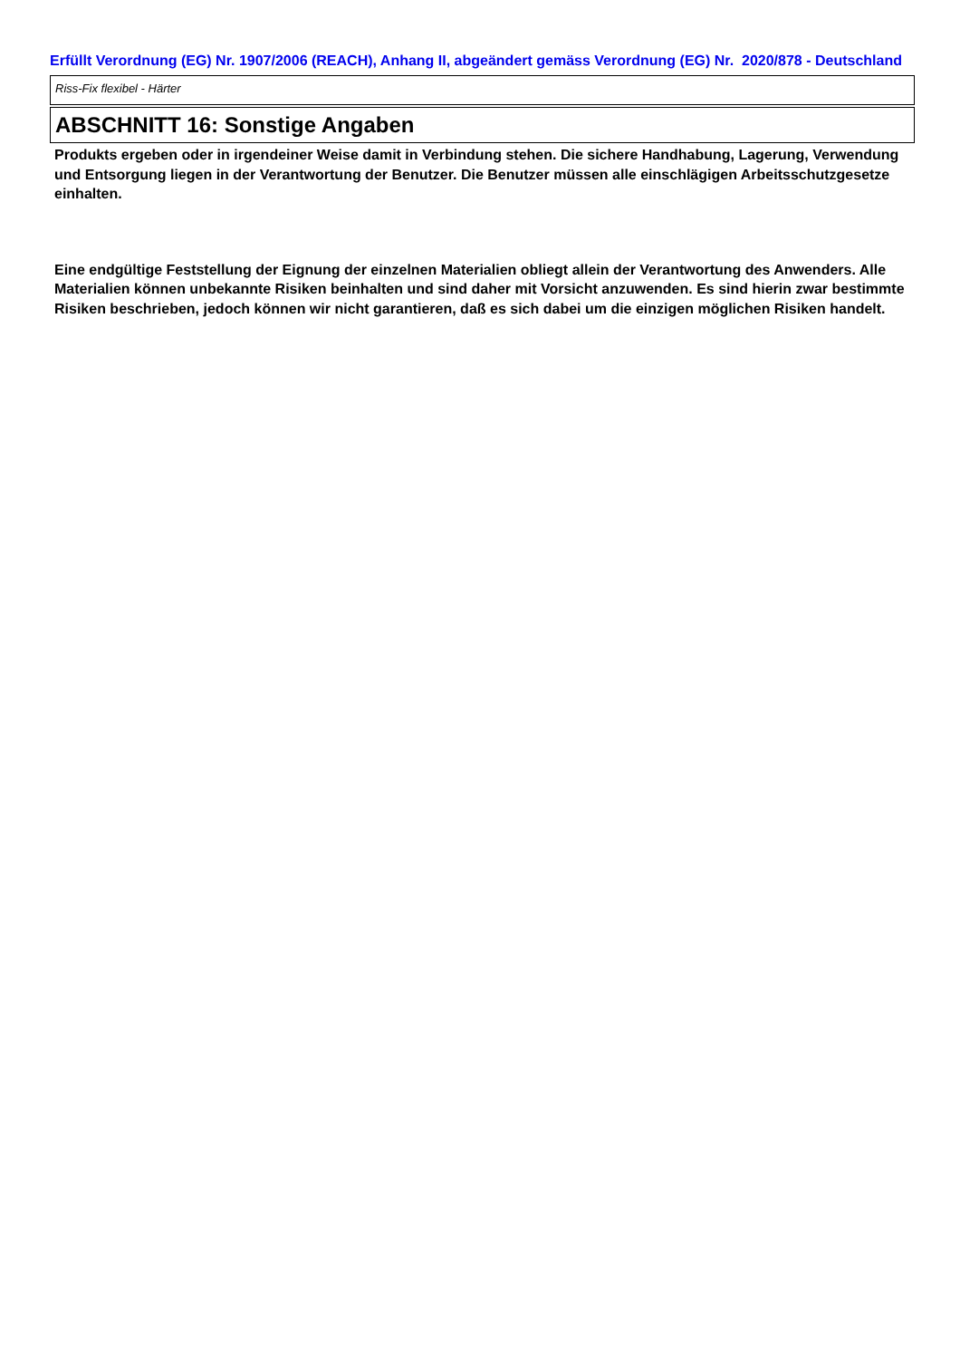Erfüllt Verordnung (EG) Nr. 1907/2006 (REACH), Anhang II, abgeändert gemäss Verordnung (EG) Nr. 2020/878 - Deutschland
Riss-Fix flexibel - Härter
ABSCHNITT 16: Sonstige Angaben
Produkts ergeben oder in irgendeiner Weise damit in Verbindung stehen. Die sichere Handhabung, Lagerung, Verwendung und Entsorgung liegen in der Verantwortung der Benutzer. Die Benutzer müssen alle einschlägigen Arbeitsschutzgesetze einhalten.
Eine endgültige Feststellung der Eignung der einzelnen Materialien obliegt allein der Verantwortung des Anwenders. Alle Materialien können unbekannte Risiken beinhalten und sind daher mit Vorsicht anzuwenden. Es sind hierin zwar bestimmte Risiken beschrieben, jedoch können wir nicht garantieren, daß es sich dabei um die einzigen möglichen Risiken handelt.